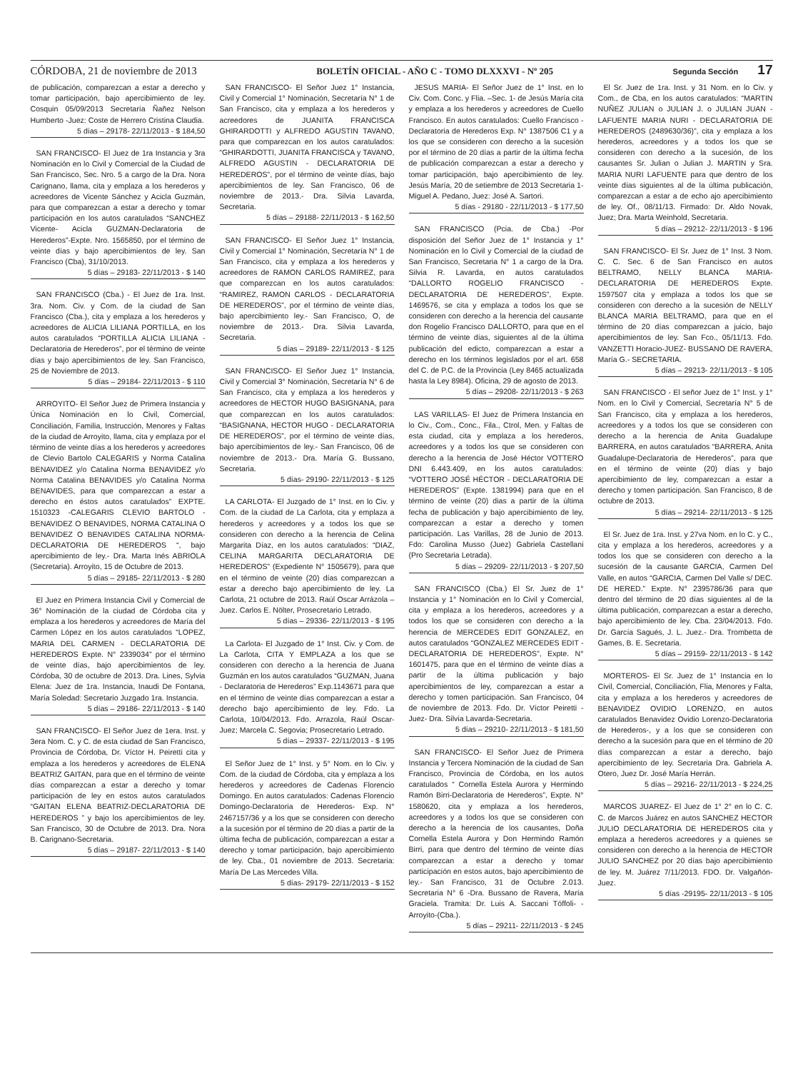CÓRDOBA, 21 de noviembre de 2013 BOLETÍN OFICIAL - AÑO C - TOMO DLXXXVI - Nº 205 Segunda Sección 17
de publicación, comparezcan a estar a derecho y tomar participación, bajo apercibimiento de ley. Cosquin 05/09/2013 Secretaría Ñañez Nelson Humberto -Juez: Coste de Herrero Cristina Claudia.
5 días – 29178- 22/11/2013 - $ 184,50
SAN FRANCISCO- El Juez de 1ra Instancia y 3ra Nominación en lo Civil y Comercial de la Ciudad de San Francisco, Sec. Nro. 5 a cargo de la Dra. Nora Carignano, llama, cita y emplaza a los herederos y acreedores de Vicente Sánchez y Acicla Guzmán, para que comparezcan a estar a derecho y tomar participación en los autos caratulados “SANCHEZ Vicente- Acicla GUZMAN-Declaratoria de Herederos”-Expte. Nro. 1565850, por el término de veinte días y bajo apercibimientos de ley. San Francisco (Cba), 31/10/2013.
5 días – 29183- 22/11/2013 - $ 140
SAN FRANCISCO (Cba.) - El Juez de 1ra. Inst. 3ra. Nom. Civ. y Com. de la ciudad de San Francisco (Cba.), cita y emplaza a los herederos y acreedores de ALICIA LILIANA PORTILLA, en los autos caratulados “PORTILLA ALICIA LILIANA - Declaratoria de Herederos”, por el término de veinte días y bajo apercibimientos de ley. San Francisco, 25 de Noviembre de 2013.
5 días – 29184- 22/11/2013 - $ 110
ARROYITO- El Señor Juez de Primera Instancia y Única Nominación en lo Civil, Comercial, Conciliación, Familia, Instrucción, Menores y Faltas de la ciudad de Arroyito, llama, cita y emplaza por el término de veinte días a los herederos y acreedores de Clevio Bartolo CALEGARIS y Norma Catalina BENAVIDEZ y/o Catalina Norma BENAVIDEZ y/o Norma Catalina BENAVIDES y/o Catalina Norma BENAVIDES, para que comparezcan a estar a derecho en éstos autos caratulados” EXPTE. 1510323 -CALEGARIS CLEVIO BARTOLO - BENAVIDEZ O BENAVIDES, NORMA CATALINA O BENAVIDEZ O BENAVIDES CATALINA NORMA-DECLARATORIA DE HEREDEROS “, bajo apercibimiento de ley.- Dra. Marta Inés ABRIOLA (Secretaria). Arroyito, 15 de Octubre de 2013.
5 días – 29185- 22/11/2013 - $ 280
El Juez en Primera Instancia Civil y Comercial de 36° Nominación de la ciudad de Córdoba cita y emplaza a los herederos y acreedores de María del Carmen López en los autos caratulados “LOPEZ, MARIA DEL CARMEN - DECLARATORIA DE HEREDEROS Expte. N° 2339034” por el término de veinte días, bajo apercibimientos de ley. Córdoba, 30 de octubre de 2013. Dra. Lines, Sylvia Elena: Juez de 1ra. Instancia, Inaudi De Fontana, María Soledad: Secretario Juzgado 1ra. Instancia.
5 días – 29186- 22/11/2013 - $ 140
SAN FRANCISCO- El Señor Juez de 1era. Inst. y 3era Nom. C. y C. de esta ciudad de San Francisco, Provincia de Córdoba, Dr. Víctor H. Peiretti cita y emplaza a los herederos y acreedores de ELENA BEATRIZ GAITAN, para que en el término de veinte días comparezcan a estar a derecho y tomar participación de ley en estos autos caratulados “GAITAN ELENA BEATRIZ-DECLARATORIA DE HEREDEROS ” y bajo los apercibimientos de ley. San Francisco, 30 de Octubre de 2013. Dra. Nora B. Carignano-Secretaria.
5 días – 29187- 22/11/2013 - $ 140
SAN FRANCISCO- El Señor Juez 1° Instancia, Civil y Comercial 1° Nominación, Secretaría N° 1 de San Francisco, cita y emplaza a los herederos y acreedores de JUANITA FRANCISCA GHIRARDOTTI y ALFREDO AGUSTIN TAVANO, para que comparezcan en los autos caratulados: “GHIRARDOTTI, JUANITA FRANCISCA y TAVANO, ALFREDO AGUSTIN - DECLARATORIA DE HEREDEROS”, por el término de veinte días, bajo apercibimientos de ley. San Francisco, 06 de noviembre de 2013.- Dra. Silvia Lavarda, Secretaria.
5 días – 29188- 22/11/2013 - $ 162,50
SAN FRANCISCO- El Señor Juez 1° Instancia, Civil y Comercial 1° Nominación, Secretaría N° 1 de San Francisco, cita y emplaza a los herederos y acreedores de RAMON CARLOS RAMIREZ, para que comparezcan en los autos caratulados: “RAMIREZ, RAMON CARLOS - DECLARATORIA DE HEREDEROS”, por el término de veinte días, bajo apercibimiento ley.- San Francisco, O, de noviembre de 2013.- Dra. Silvia Lavarda, Secretaria.
5 días – 29189- 22/11/2013 - $ 125
SAN FRANCISCO- El Señor Juez 1° Instancia, Civil y Comercial 3° Nominación, Secretaría N° 6 de San Francisco, cita y emplaza a los herederos y acreedores de HECTOR HUGO BASIGNANA, para que comparezcan en los autos caratulados: “BASIGNANA, HECTOR HUGO - DECLARATORIA DE HEREDEROS”, por el término de veinte días, bajo apercibimientos de ley.- San Francisco, 06 de noviembre de 2013.- Dra. María G. Bussano, Secretaria.
5 días- 29190- 22/11/2013 - $ 125
LA CARLOTA- El Juzgado de 1° Inst. en lo Civ. y Com. de la ciudad de La Carlota, cita y emplaza a herederos y acreedores y a todos los que se consideren con derecho a la herencia de Celina Margarita Díaz, en los autos caratulados: “DIAZ, CELINA MARGARITA DECLARATORIA DE HEREDEROS” (Expediente N° 1505679), para que en el término de veinte (20) días comparezcan a estar a derecho bajo apercibimiento de ley. La Carlota, 21 octubre de 2013. Raúl Oscar Arrázola – Juez. Carlos E. Nölter, Prosecretario Letrado.
5 días – 29336- 22/11/2013 - $ 195
La Carlota- El Juzgado de 1° Inst. Civ. y Com. de La Carlota, CITA Y EMPLAZA a los que se consideren con derecho a la herencia de Juana Guzmán en los autos caratulados “GUZMAN, Juana - Declaratoria de Herederos” Exp.1143671 para que en el término de veinte días comparezcan a estar a derecho bajo apercibimiento de ley. Fdo. La Carlota, 10/04/2013. Fdo. Arrazola, Raúl Oscar-Juez; Marcela C. Segovia; Prosecretario Letrado.
5 días – 29337- 22/11/2013 - $ 195
El Señor Juez de 1° Inst. y 5° Nom. en lo Civ. y Com. de la ciudad de Córdoba, cita y emplaza a los herederos y acreedores de Cadenas Florencio Domingo. En autos caratulados: Cadenas Florencio Domingo-Declaratoria de Herederos- Exp. N° 2467157/36 y a los que se consideren con derecho a la sucesión por el término de 20 días a partir de la última fecha de publicación, comparezcan a estar a derecho y tomar participación, bajo apercibimiento de ley. Cba., 01 noviembre de 2013. Secretaria: María De Las Mercedes Villa.
5 días- 29179- 22/11/2013 - $ 152
JESUS MARIA- El Señor Juez de 1° Inst. en lo Civ. Com. Conc. y Flia. –Sec. 1- de Jesús María cita y emplaza a los herederos y acreedores de Cuello Francisco. En autos caratulados: Cuello Francisco -Declaratoria de Herederos Exp. N° 1387506 C1 y a los que se consideren con derecho a la sucesión por el término de 20 días a partir de la última fecha de publicación comparezcan a estar a derecho y tomar participación, bajo apercibimiento de ley. Jesús María, 20 de setiembre de 2013 Secretaria 1- Miguel A. Pedano, Juez: José A. Sartori.
5 días - 29180 - 22/11/2013 - $ 177,50
SAN FRANCISCO (Pcia. de Cba.) -Por disposición del Señor Juez de 1° Instancia y 1° Nominación en lo Civil y Comercial de la ciudad de San Francisco, Secretaria N° 1 a cargo de la Dra. Silvia R. Lavarda, en autos caratulados “DALLORTO ROGELIO FRANCISCO - DECLARATORIA DE HEREDEROS”, Expte. 1469576, se cita y emplaza a todos los que se consideren con derecho a la herencia del causante don Rogelio Francisco DALLORTO, para que en el término de veinte días, siguientes al de la última publicación del edicto, comparezcan a estar a derecho en los términos legislados por el art. 658 del C. de P.C. de la Provincia (Ley 8465 actualizada hasta la Ley 8984). Oficina, 29 de agosto de 2013.
5 días – 29208- 22/11/2013 - $ 263
LAS VARILLAS- El Juez de Primera Instancia en lo Civ., Com., Conc., Fila., Ctrol, Men. y Faltas de esta ciudad, cita y emplaza a los herederos, acreedores y a todos los que se consideren con derecho a la herencia de José Héctor VOTTERO DNI 6.443.409, en los autos caratulados: “VOTTERO JOSÉ HÉCTOR - DECLARATORIA DE HEREDEROS” (Expte. 1381994) para que en el término de veinte (20) dias a partir de la última fecha de publicación y bajo apercibimiento de ley, comparezcan a estar a derecho y tomen participación. Las Varillas, 28 de Junio de 2013. Fdo: Carolina Musso (Juez) Gabriela Castellani (Pro Secretaria Letrada).
5 días – 29209- 22/11/2013 - $ 207,50
SAN FRANCISCO (Cba.) El Sr. Juez de 1° Instancia y 1° Nominación en lo Civil y Comercial, cita y emplaza a los herederos, acreedores y a todos los que se consideren con derecho a la herencia de MERCEDES EDIT GONZALEZ, en autos caratulados “GONZALEZ MERCEDES EDIT - DECLARATORIA DE HEREDEROS”, Expte. N° 1601475, para que en el término de veinte días a partir de la última publicación y bajo apercibimientos de ley, comparezcan a estar a derecho y tomen participación. San Francisco, 04 de noviembre de 2013. Fdo. Dr. Víctor Peiretti -Juez- Dra. Silvia Lavarda-Secretaria.
5 días – 29210- 22/11/2013 - $ 181,50
SAN FRANCISCO- El Señor Juez de Primera Instancia y Tercera Nominación de la ciudad de San Francisco, Provincia de Córdoba, en los autos caratulados “ Cornella Estela Aurora y Hermindo Ramón Birri-Declaratoria de Herederos”, Expte. N° 1580620, cita y emplaza a los herederos, acreedores y a todos los que se consideren con derecho a la herencia de los causantes, Doña Cornella Estela Aurora y Don Hermindo Ramón Birri, para que dentro del término de veinte días comparezcan a estar a derecho y tomar participación en estos autos, bajo apercibimiento de ley.- San Francisco, 31 de Octubre 2.013. Secretaria N° 6 -Dra. Bussano de Ravera, María Graciela. Tramita: Dr. Luis A. Saccani Tóffoli- -Arroyito-(Cba.).
5 días – 29211- 22/11/2013 - $ 245
El Sr. Juez de 1ra. Inst. y 31 Nom. en lo Civ. y Com., de Cba, en los autos caratulados: “MARTIN NUÑEZ JULIAN o JULIAN J. o JULIAN JUAN - LAFUENTE MARIA NURI - DECLARATORIA DE HEREDEROS (2489630/36)”, cita y emplaza a los herederos, acreedores y a todos los que se consideren con derecho a la sucesión, de los causantes Sr. Julian o Julian J. MARTIN y Sra. MARIA NURI LAFUENTE para que dentro de los veinte días siguientes al de la última publicación, comparezcan a estar a de echo ajo apercibimiento de ley. Of., 08/11/13. Firmado: Dr. Aldo Novak, Juez; Dra. Marta Weinhold, Secretaria.
5 días – 29212- 22/11/2013 - $ 196
SAN FRANCISCO- El Sr. Juez de 1° Inst. 3 Nom. C. C. Sec. 6 de San Francisco en autos BELTRAMO, NELLY BLANCA MARIA-DECLARATORIA DE HEREDEROS Expte. 1597507 cita y emplaza a todos los que se consideren con derecho a la sucesión de NELLY BLANCA MARIA BELTRAMO, para que en el término de 20 días comparezcan a juicio, bajo apercibimientos de ley. San Fco., 05/11/13. Fdo. VANZETTI Horacio-JUEZ- BUSSANO DE RAVERA, María G.- SECRETARIA.
5 días – 29213- 22/11/2013 - $ 105
SAN FRANCISCO - El señor Juez de 1° Inst. y 1° Nom. en lo Civil y Comercial, Secretaría N° 5 de San Francisco, cita y emplaza a los herederos, acreedores y a todos los que se consideren con derecho a la herencia de Anita Guadalupe BARRERA, en autos caratulados “BARRERA, Anita Guadalupe-Declaratoria de Herederos”, para que en el término de veinte (20) días y bajo apercibimiento de ley, comparezcan a estar a derecho y tomen participación. San Francisco, 8 de octubre de 2013.
5 días – 29214- 22/11/2013 - $ 125
El Sr. Juez de 1ra. Inst. y 27va Nom. en lo C. y C., cita y emplaza a los herederos, acreedores y a todos los que se consideren con derecho a la sucesión de la causante GARCIA, Carmen Del Valle, en autos “GARCIA, Carmen Del Valle s/ DEC. DE HERED.” Expte. N° 2395786/36 para que dentro del término de 20 días siguientes al de la última publicación, comparezcan a estar a derecho, bajo apercibimiento de ley. Cba. 23/04/2013. Fdo. Dr. García Sagués, J. L. Juez.- Dra. Trombetta de Games, B. E. Secretaria.
5 días – 29159- 22/11/2013 - $ 142
MORTEROS- El Sr. Juez de 1° Instancia en lo Civil, Comercial, Conciliación, Flia, Menores y Falta, cita y emplaza a los herederos y acreedores de BENAVIDEZ OVIDIO LORENZO, en autos caratulados Benavidez Ovidio Lorenzo-Declaratoria de Herederos-, y a los que se consideren con derecho a la sucesión para que en el término de 20 días comparezcan a estar a derecho, bajo apercibimiento de ley. Secretaria Dra. Gabriela A. Otero, Juez Dr. José María Herrán.
5 días – 29216- 22/11/2013 - $ 224,25
MARCOS JUAREZ- El Juez de 1° 2° en lo C. C. C. de Marcos Juárez en autos SANCHEZ HECTOR JULIO DECLARATORIA DE HEREDEROS cita y emplaza a herederos acreedores y a quienes se consideren con derecho a la herencia de HECTOR JULIO SANCHEZ por 20 días bajo apercibimiento de ley. M. Juárez 7/11/2013. FDO. Dr. Valgañón-Juez.
5 días -29195- 22/11/2013 - $ 105